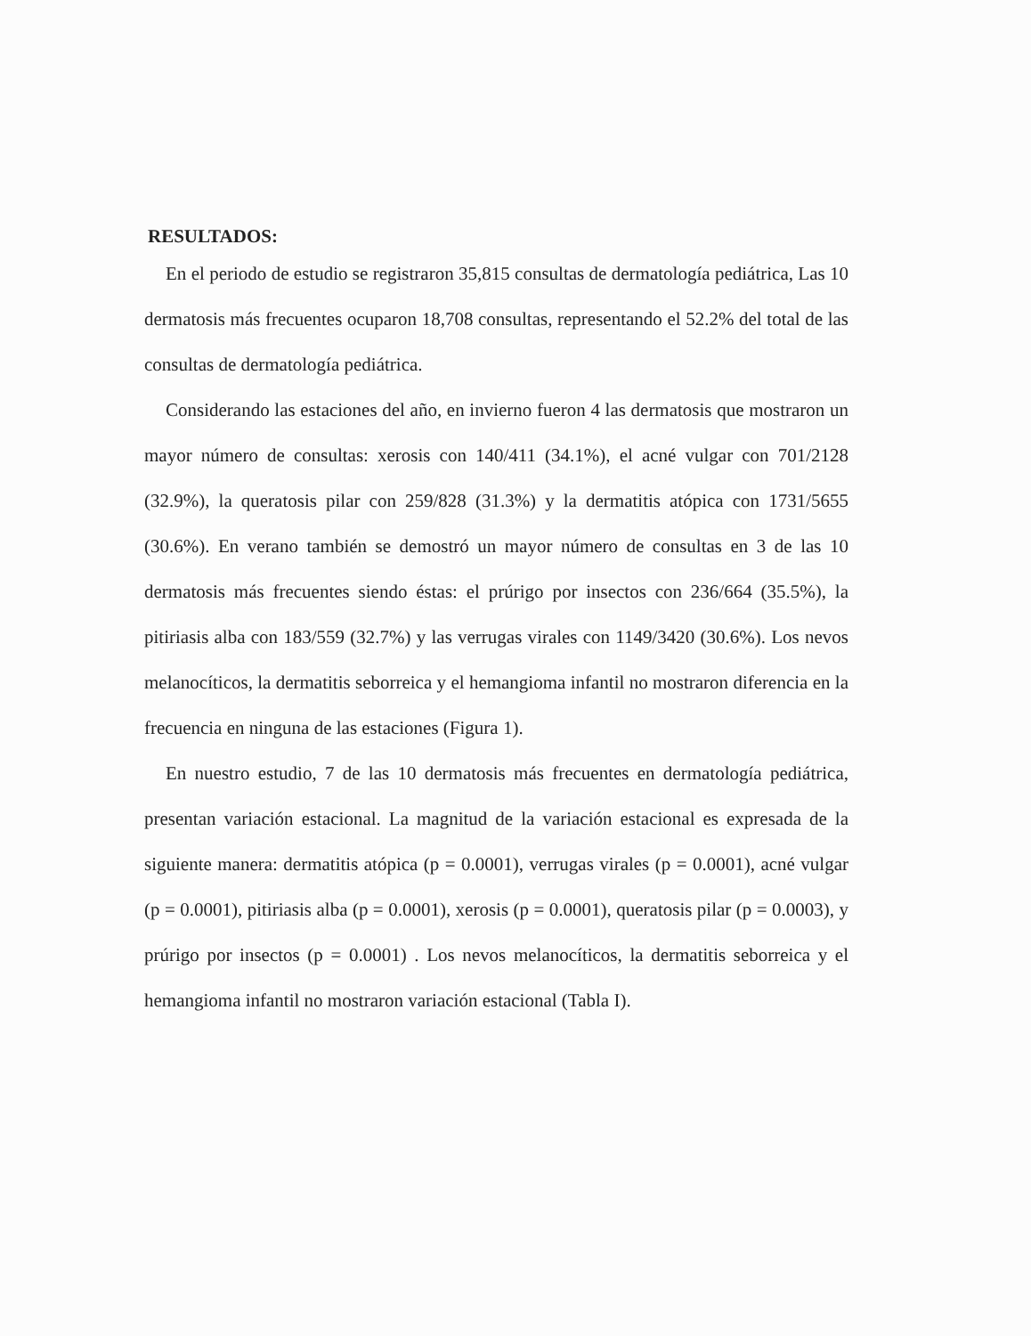RESULTADOS:
En el periodo de estudio se registraron 35,815 consultas de dermatología pediátrica, Las 10 dermatosis más frecuentes ocuparon 18,708 consultas, representando el 52.2% del total de las consultas de dermatología pediátrica.
Considerando las estaciones del año, en invierno fueron 4 las dermatosis que mostraron un mayor número de consultas: xerosis con 140/411 (34.1%), el acné vulgar con 701/2128 (32.9%), la queratosis pilar con 259/828 (31.3%) y la dermatitis atópica con 1731/5655 (30.6%). En verano también se demostró un mayor número de consultas en 3 de las 10 dermatosis más frecuentes siendo éstas: el prúrigo por insectos con 236/664 (35.5%), la pitiriasis alba con 183/559 (32.7%) y las verrugas virales con 1149/3420 (30.6%). Los nevos melanocíticos, la dermatitis seborreica y el hemangioma infantil no mostraron diferencia en la frecuencia en ninguna de las estaciones (Figura 1).
En nuestro estudio, 7 de las 10 dermatosis más frecuentes en dermatología pediátrica, presentan variación estacional. La magnitud de la variación estacional es expresada de la siguiente manera: dermatitis atópica (p = 0.0001), verrugas virales (p = 0.0001), acné vulgar (p = 0.0001), pitiriasis alba (p = 0.0001), xerosis (p = 0.0001), queratosis pilar (p = 0.0003), y prúrigo por insectos (p = 0.0001) . Los nevos melanocíticos, la dermatitis seborreica y el hemangioma infantil no mostraron variación estacional (Tabla I).